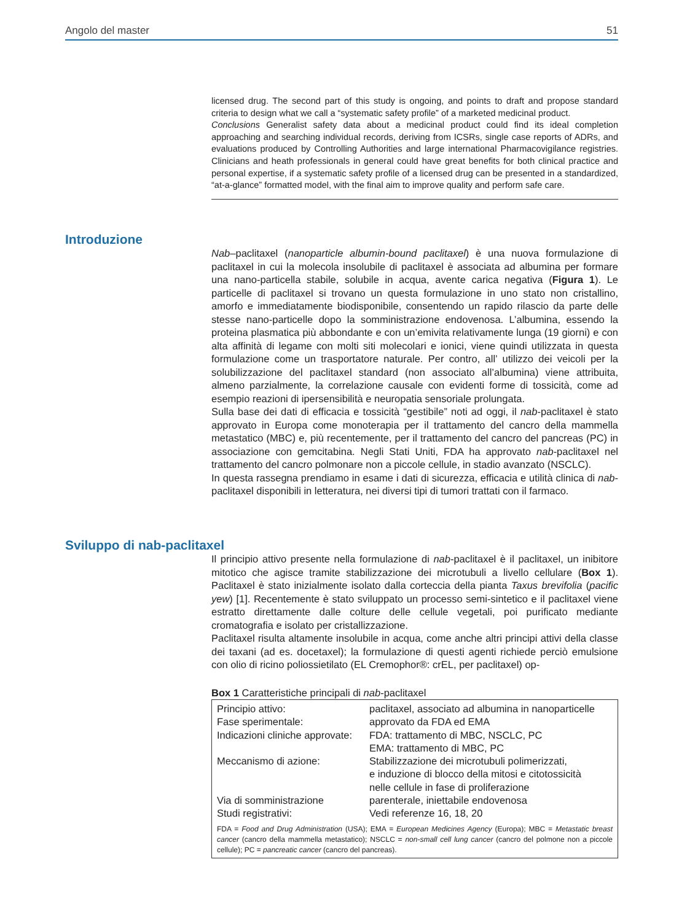Angolo del master 51
licensed drug. The second part of this study is ongoing, and points to draft and propose standard criteria to design what we call a “systematic safety profile” of a marketed medicinal product.
Conclusions Generalist safety data about a medicinal product could find its ideal completion approaching and searching individual records, deriving from ICSRs, single case reports of ADRs, and evaluations produced by Controlling Authorities and large international Pharmacovigilance registries. Clinicians and heath professionals in general could have great benefits for both clinical practice and personal expertise, if a systematic safety profile of a licensed drug can be presented in a standardized, “at-a-glance” formatted model, with the final aim to improve quality and perform safe care.
Introduzione
Nab–paclitaxel (nanoparticle albumin-bound paclitaxel) è una nuova formulazione di paclitaxel in cui la molecola insolubile di paclitaxel è associata ad albumina per formare una nano-particella stabile, solubile in acqua, avente carica negativa (Figura 1). Le particelle di paclitaxel si trovano un questa formulazione in uno stato non cristallino, amorfo e immediatamente biodisponibile, consentendo un rapido rilascio da parte delle stesse nano-particelle dopo la somministrazione endovenosa. L’albumina, essendo la proteina plasmatica più abbondante e con un’emivita relativamente lunga (19 giorni) e con alta affinità di legame con molti siti molecolari e ionici, viene quindi utilizzata in questa formulazione come un trasportatore naturale. Per contro, all’ utilizzo dei veicoli per la solubilizzazione del paclitaxel standard (non associato all’albumina) viene attribuita, almeno parzialmente, la correlazione causale con evidenti forme di tossicità, come ad esempio reazioni di ipersensibilità e neuropatia sensoriale prolungata.
Sulla base dei dati di efficacia e tossicità “gestibile” noti ad oggi, il nab-paclitaxel è stato approvato in Europa come monoterapia per il trattamento del cancro della mammella metastatico (MBC) e, più recentemente, per il trattamento del cancro del pancreas (PC) in associazione con gemcitabina. Negli Stati Uniti, FDA ha approvato nab-paclitaxel nel trattamento del cancro polmonare non a piccole cellule, in stadio avanzato (NSCLC).
In questa rassegna prendiamo in esame i dati di sicurezza, efficacia e utilità clinica di nab-paclitaxel disponibili in letteratura, nei diversi tipi di tumori trattati con il farmaco.
Sviluppo di nab-paclitaxel
Il principio attivo presente nella formulazione di nab-paclitaxel è il paclitaxel, un inibitore mitotico che agisce tramite stabilizzazione dei microtubuli a livello cellulare (Box 1). Paclitaxel è stato inizialmente isolato dalla corteccia della pianta Taxus brevifolia (pacific yew) [1]. Recentemente è stato sviluppato un processo semi-sintetico e il paclitaxel viene estratto direttamente dalle colture delle cellule vegetali, poi purificato mediante cromatografia e isolato per cristallizzazione.
Paclitaxel risulta altamente insolubile in acqua, come anche altri principi attivi della classe dei taxani (ad es. docetaxel); la formulazione di questi agenti richiede perciò emulsione con olio di ricino poliossietilato (EL Cremophor®: crEL, per paclitaxel) op-
Box 1 Caratteristiche principali di nab-paclitaxel
| Principio attivo: | paclitaxel, associato ad albumina in nanoparticelle |
| Fase sperimentale: | approvato da FDA ed EMA |
| Indicazioni cliniche approvate: | FDA: trattamento di MBC, NSCLC, PC EMA: trattamento di MBC, PC |
| Meccanismo di azione: | Stabilizzazione dei microtubuli polimerizzati, e induzione di blocco della mitosi e citotossicità nelle cellule in fase di proliferazione |
| Via di somministrazione | parenterale, iniettabile endovenosa |
| Studi registrativi: | Vedi referenze 16, 18, 20 |
FDA = Food and Drug Administration (USA); EMA = European Medicines Agency (Europa); MBC = Metastatic breast cancer (cancro della mammella metastatico); NSCLC = non-small cell lung cancer (cancro del polmone non a piccole cellule); PC = pancreatic cancer (cancro del pancreas).